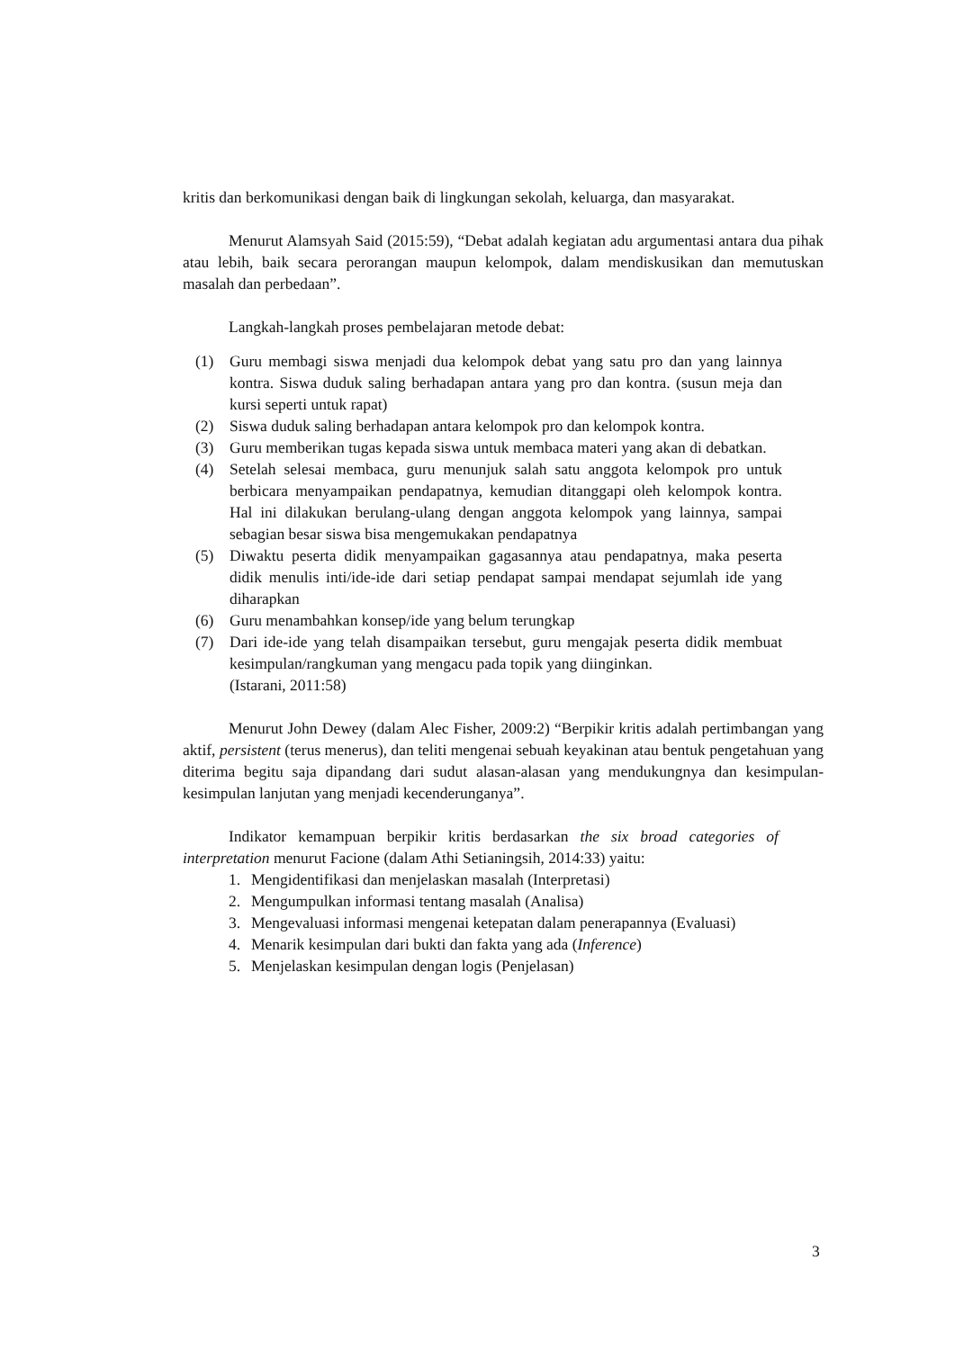kritis dan berkomunikasi dengan baik di lingkungan sekolah, keluarga, dan masyarakat.
Menurut Alamsyah Said (2015:59), “Debat adalah kegiatan adu argumentasi antara dua pihak atau lebih, baik secara perorangan maupun kelompok, dalam mendiskusikan dan memutuskan masalah dan perbedaan”.
Langkah-langkah proses pembelajaran metode debat:
(1) Guru membagi siswa menjadi dua kelompok debat yang satu pro dan yang lainnya kontra. Siswa duduk saling berhadapan antara yang pro dan kontra. (susun meja dan kursi seperti untuk rapat)
(2) Siswa duduk saling berhadapan antara kelompok pro dan kelompok kontra.
(3) Guru memberikan tugas kepada siswa untuk membaca materi yang akan di debatkan.
(4) Setelah selesai membaca, guru menunjuk salah satu anggota kelompok pro untuk berbicara menyampaikan pendapatnya, kemudian ditanggapi oleh kelompok kontra. Hal ini dilakukan berulang-ulang dengan anggota kelompok yang lainnya, sampai sebagian besar siswa bisa mengemukakan pendapatnya
(5) Diwaktu peserta didik menyampaikan gagasannya atau pendapatnya, maka peserta didik menulis inti/ide-ide dari setiap pendapat sampai mendapat sejumlah ide yang diharapkan
(6) Guru menambahkan konsep/ide yang belum terungkap
(7) Dari ide-ide yang telah disampaikan tersebut, guru mengajak peserta didik membuat kesimpulan/rangkuman yang mengacu pada topik yang diinginkan.
(Istarani, 2011:58)
Menurut John Dewey (dalam Alec Fisher, 2009:2) “Berpikir kritis adalah pertimbangan yang aktif, persistent (terus menerus), dan teliti mengenai sebuah keyakinan atau bentuk pengetahuan yang diterima begitu saja dipandang dari sudut alasan-alasan yang mendukungnya dan kesimpulan-kesimpulan lanjutan yang menjadi kecenderunganya”.
Indikator kemampuan berpikir kritis berdasarkan the six broad categories of interpretation menurut Facione (dalam Athi Setianingsih, 2014:33) yaitu:
1. Mengidentifikasi dan menjelaskan masalah (Interpretasi)
2. Mengumpulkan informasi tentang masalah (Analisa)
3. Mengevaluasi informasi mengenai ketepatan dalam penerapannya (Evaluasi)
4. Menarik kesimpulan dari bukti dan fakta yang ada (Inference)
5. Menjelaskan kesimpulan dengan logis (Penjelasan)
3